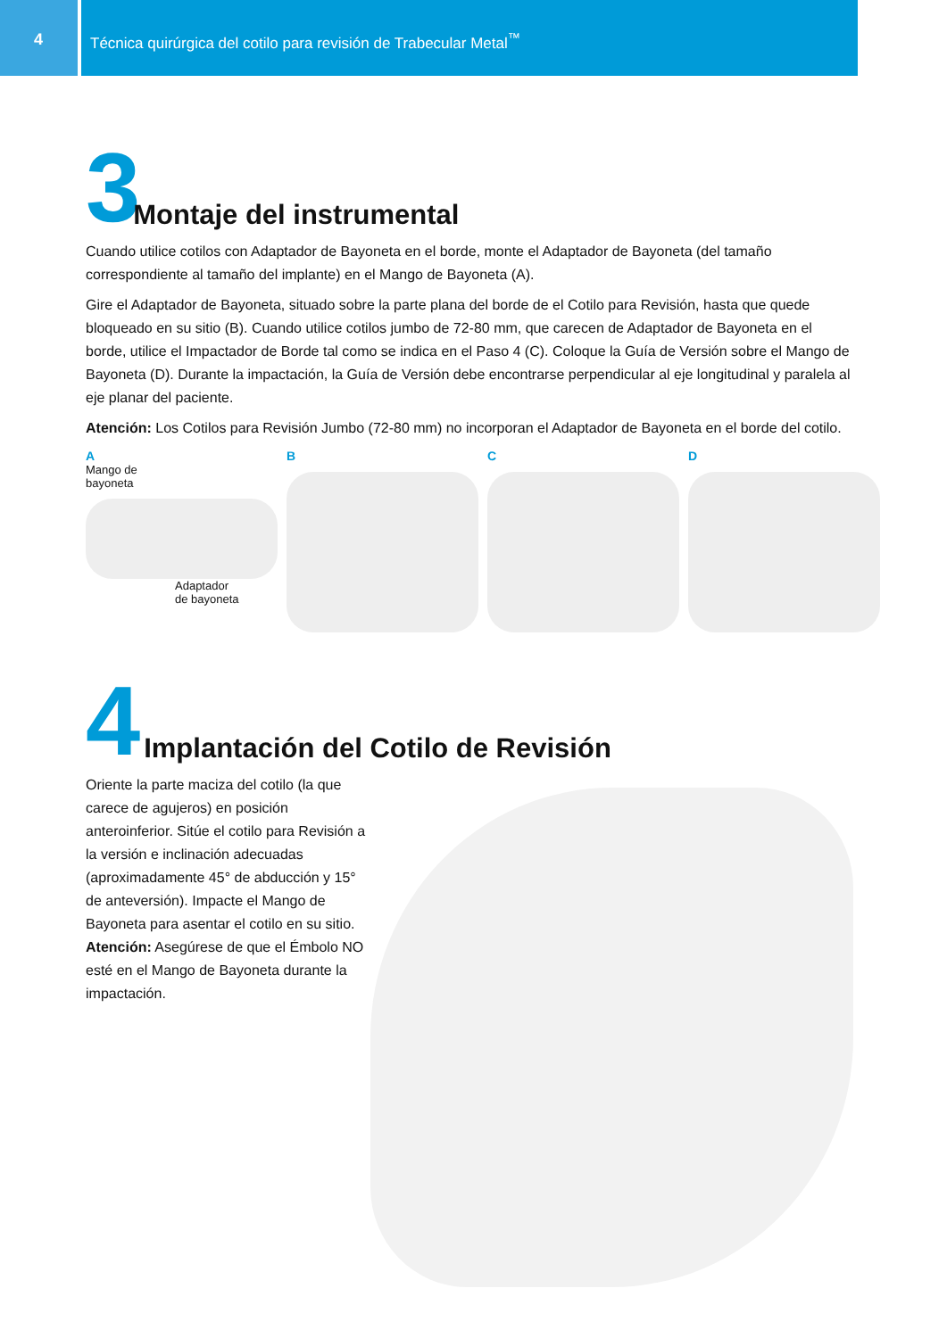4 Técnica quirúrgica del cotilo para revisión de Trabecular Metal<sup>™</sup>
3 Montaje del instrumental
Cuando utilice cotilos con Adaptador de Bayoneta en el borde, monte el Adaptador de Bayoneta (del tamaño correspondiente al tamaño del implante) en el Mango de Bayoneta (A).
Gire el Adaptador de Bayoneta, situado sobre la parte plana del borde de el Cotilo para Revisión, hasta que quede bloqueado en su sitio (B). Cuando utilice cotilos jumbo de 72-80 mm, que carecen de Adaptador de Bayoneta en el borde, utilice el Impactador de Borde tal como se indica en el Paso 4 (C). Coloque la Guía de Versión sobre el Mango de Bayoneta (D). Durante la impactación, la Guía de Versión debe encontrarse perpendicular al eje longitudinal y paralela al eje planar del paciente.
Atención: Los Cotilos para Revisión Jumbo (72-80 mm) no incorporan el Adaptador de Bayoneta en el borde del cotilo.
A
Mango de
bayoneta
Adaptador
de bayoneta
B C D
4 Implantación del Cotilo de Revisión
Oriente la parte maciza del cotilo (la que carece de agujeros) en posición anteroinferior. Sitúe el cotilo para Revisión a la versión e inclinación adecuadas (aproximadamente 45° de abducción y 15° de anteversión). Impacte el Mango de Bayoneta para asentar el cotilo en su sitio. Atención: Asegúrese de que el Émbolo NO esté en el Mango de Bayoneta durante la impactación.